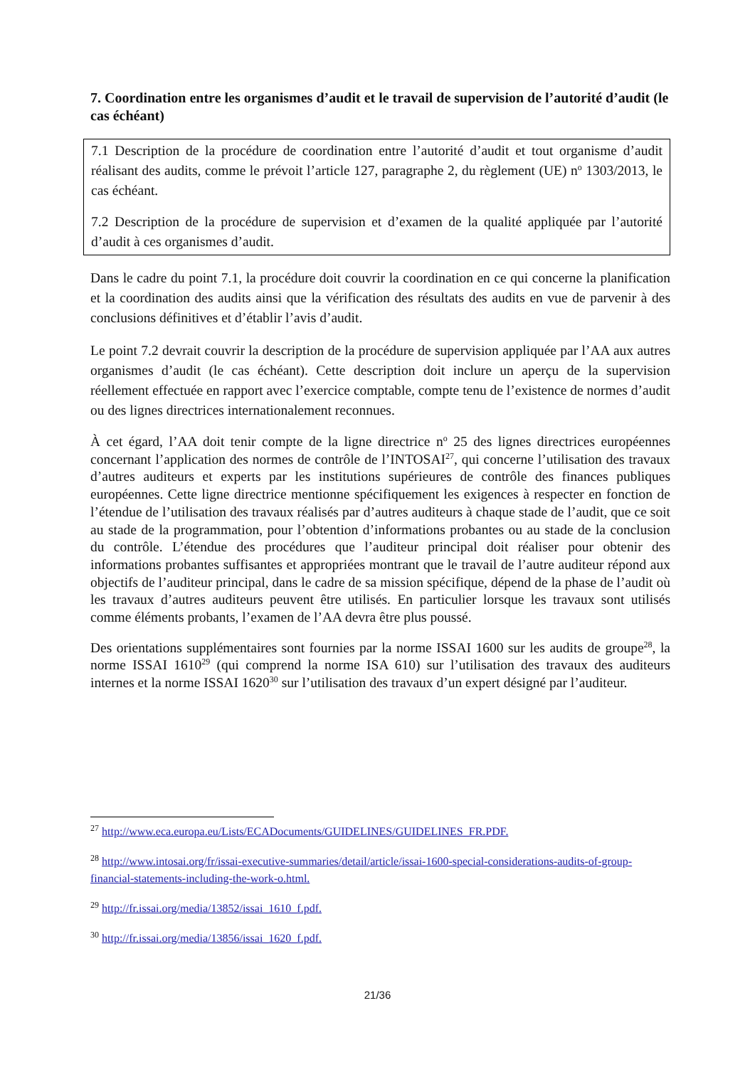7. Coordination entre les organismes d’audit et le travail de supervision de l’autorité d’audit (le cas échéant)
7.1 Description de la procédure de coordination entre l’autorité d’audit et tout organisme d’audit réalisant des audits, comme le prévoit l’article 127, paragraphe 2, du règlement (UE) n<sup>o</sup> 1303/2013, le cas échéant.
7.2 Description de la procédure de supervision et d’examen de la qualité appliquée par l’autorité d’audit à ces organismes d’audit.
Dans le cadre du point 7.1, la procédure doit couvrir la coordination en ce qui concerne la planification et la coordination des audits ainsi que la vérification des résultats des audits en vue de parvenir à des conclusions définitives et d’établir l’avis d’audit.
Le point 7.2 devrait couvrir la description de la procédure de supervision appliquée par l’AA aux autres organismes d’audit (le cas échéant). Cette description doit inclure un aperçu de la supervision réellement effectuée en rapport avec l’exercice comptable, compte tenu de l’existence de normes d’audit ou des lignes directrices internationalement reconnues.
À cet égard, l’AA doit tenir compte de la ligne directrice n<sup>o</sup> 25 des lignes directrices européennes concernant l’application des normes de contrôle de l’INTOSAI<sup>27</sup>, qui concerne l’utilisation des travaux d’autres auditeurs et experts par les institutions supérieures de contrôle des finances publiques européennes. Cette ligne directrice mentionne spécifiquement les exigences à respecter en fonction de l’étendue de l’utilisation des travaux réalisés par d’autres auditeurs à chaque stade de l’audit, que ce soit au stade de la programmation, pour l’obtention d’informations probantes ou au stade de la conclusion du contrôle. L’étendue des procédures que l’auditeur principal doit réaliser pour obtenir des informations probantes suffisantes et appropriées montrant que le travail de l’autre auditeur répond aux objectifs de l’auditeur principal, dans le cadre de sa mission spécifique, dépend de la phase de l’audit où les travaux d’autres auditeurs peuvent être utilisés. En particulier lorsque les travaux sont utilisés comme éléments probants, l’examen de l’AA devra être plus poussé.
Des orientations supplémentaires sont fournies par la norme ISSAI 1600 sur les audits de groupe<sup>28</sup>, la norme ISSAI 1610<sup>29</sup> (qui comprend la norme ISA 610) sur l’utilisation des travaux des auditeurs internes et la norme ISSAI 1620<sup>30</sup> sur l’utilisation des travaux d’un expert désigné par l’auditeur.
<sup>27</sup> http://www.eca.europa.eu/Lists/ECADocuments/GUIDELINES/GUIDELINES_FR.PDF.
<sup>28</sup> http://www.intosai.org/fr/issai-executive-summaries/detail/article/issai-1600-special-considerations-audits-of-group-financial-statements-including-the-work-o.html.
<sup>29</sup> http://fr.issai.org/media/13852/issai_1610_f.pdf.
<sup>30</sup> http://fr.issai.org/media/13856/issai_1620_f.pdf.
21/36